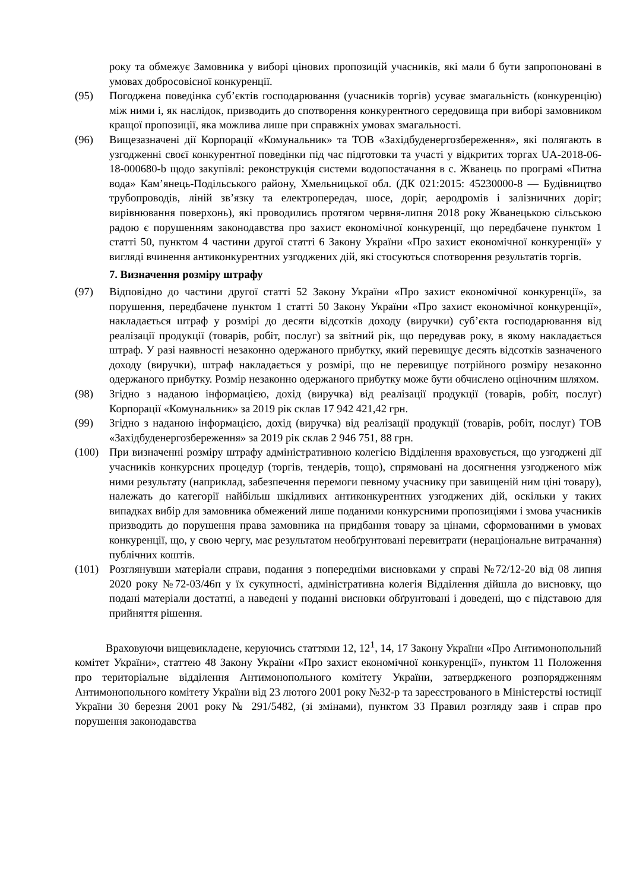року та обмежує Замовника у виборі цінових пропозицій учасників, які мали б бути запропоновані в умовах добросовісної конкуренції.
(95) Погоджена поведінка суб’єктів господарювання (учасників торгів) усуває змагальність (конкуренцію) між ними і, як наслідок, призводить до спотворення конкурентного середовища при виборі замовником кращої пропозиції, яка можлива лише при справжніх умовах змагальності.
(96) Вищезазначені дії Корпорації «Комунальник» та ТОВ «Західбуденергозбереження», які полягають в узгодженні своєї конкурентної поведінки під час підготовки та участі у відкритих торгах UA-2018-06-18-000680-b щодо закупівлі: реконструкція системи водопостачання в с. Жванець по програмі «Питна вода» Кам’янець-Подільського району, Хмельницької обл. (ДК 021:2015: 45230000-8 — Будівництво трубопроводів, ліній зв’язку та електропередач, шосе, доріг, аеродромів і залізничних доріг; вирівнювання поверхонь), які проводились протягом червня-липня 2018 року Жванецькою сільською радою є порушенням законодавства про захист економічної конкуренції, що передбачене пунктом 1 статті 50, пунктом 4 частини другої статті 6 Закону України «Про захист економічної конкуренції» у вигляді вчинення антиконкурентних узгоджених дій, які стосуються спотворення результатів торгів.
7. Визначення розміру штрафу
(97) Відповідно до частини другої статті 52 Закону України «Про захист економічної конкуренції», за порушення, передбачене пунктом 1 статті 50 Закону України «Про захист економічної конкуренції», накладається штраф у розмірі до десяти відсотків доходу (виручки) суб’єкта господарювання від реалізації продукції (товарів, робіт, послуг) за звітний рік, що передував року, в якому накладається штраф. У разі наявності незаконно одержаного прибутку, який перевищує десять відсотків зазначеного доходу (виручки), штраф накладається у розмірі, що не перевищує потрійного розміру незаконно одержаного прибутку. Розмір незаконно одержаного прибутку може бути обчислено оціночним шляхом.
(98) Згідно з наданою інформацією, дохід (виручка) від реалізації продукції (товарів, робіт, послуг) Корпорації «Комунальник» за 2019 рік склав 17 942 421,42 грн.
(99) Згідно з наданою інформацією, дохід (виручка) від реалізації продукції (товарів, робіт, послуг) ТОВ «Західбуденергозбереження» за 2019 рік склав 2 946 751, 88 грн.
(100) При визначенні розміру штрафу адміністративною колегією Відділення враховується, що узгоджені дії учасників конкурсних процедур (торгів, тендерів, тощо), спрямовані на досягнення узгодженого між ними результату (наприклад, забезпечення перемоги певному учаснику при завищеній ним ціні товару), належать до категорії найбільш шкідливих антиконкурентних узгоджених дій, оскільки у таких випадках вибір для замовника обмежений лише поданими конкурсними пропозиціями і змова учасників призводить до порушення права замовника на придбання товару за цінами, сформованими в умовах конкуренції, що, у свою чергу, має результатом необґрунтовані перевитрати (нераціональне витрачання) публічних коштів.
(101) Розглянувши матеріали справи, подання з попередніми висновками у справі №72/12-20 від 08 липня 2020 року №72-03/46п у їх сукупності, адміністративна колегія Відділення дійшла до висновку, що подані матеріали достатні, а наведені у поданні висновки обґрунтовані і доведені, що є підставою для прийняття рішення.
Враховуючи вищевикладене, керуючись статтями 12, 12<sup>1</sup>, 14, 17 Закону України «Про Антимонопольний комітет України», статтею 48 Закону України «Про захист економічної конкуренції», пунктом 11 Положення про територіальне відділення Антимонопольного комітету України, затвердженого розпорядженням Антимонопольного комітету України від 23 лютого 2001 року №32-р та зареєстрованого в Міністерстві юстиції України 30 березня 2001 року № 291/5482, (зі змінами), пунктом 33 Правил розгляду заяв і справ про порушення законодавства